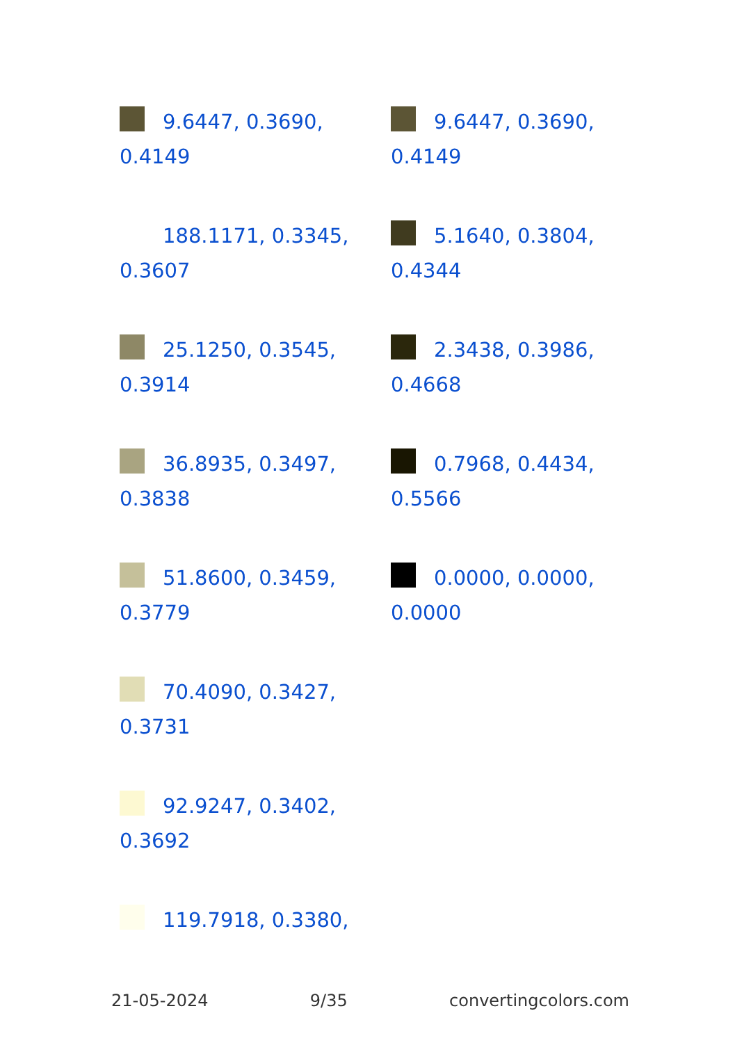9.6447, 0.3690,
0.4149
188.1171, 0.3345,
0.3607
25.1250, 0.3545,
0.3914
36.8935, 0.3497,
0.3838
51.8600, 0.3459,
0.3779
70.4090, 0.3427,
0.3731
92.9247, 0.3402,
0.3692
119.7918, 0.3380,
9.6447, 0.3690,
0.4149
5.1640, 0.3804,
0.4344
2.3438, 0.3986,
0.4668
0.7968, 0.4434,
0.5566
0.0000, 0.0000,
0.0000
21-05-2024 9/35 convertingcolors.com